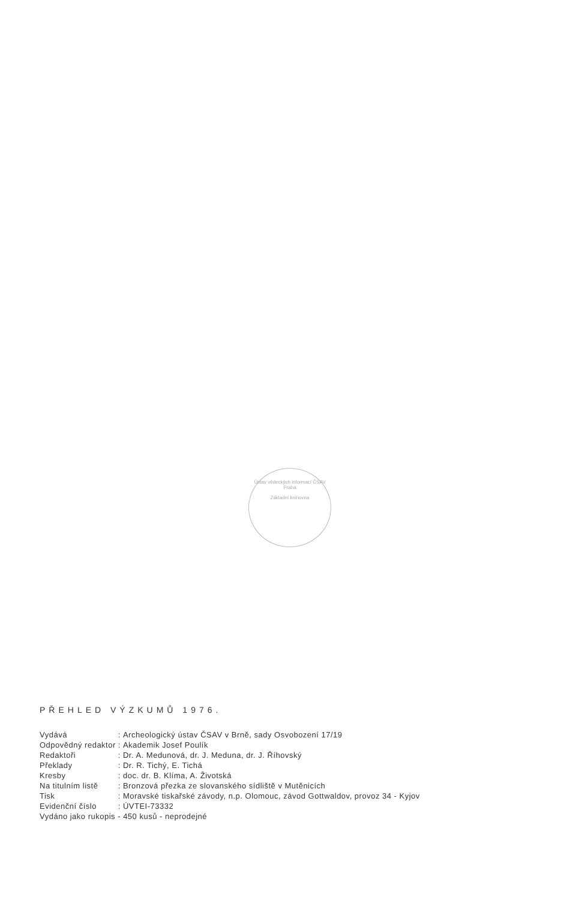Ústav vědeckých informací ČSAV Praha
Základní knihovna
PŘEHLED VÝZKUMŮ 1976.
| Vydává | : | Archeologický ústav ČSAV v Brně, sady Osvobození 17/19 |
| Odpovědný redaktor | : | Akademik Josef Poulík |
| Redaktoři | : | Dr. A. Medunová, dr. J. Meduna, dr. J. Říhovský |
| Překlady | : | Dr. R. Tichý, E. Tichá |
| Kresby | : | doc. dr. B. Klíma, A. Životská |
| Na titulním listě | : | Bronzová přezka ze slovanského sídliště v Mutěnicích |
| Tisk | : | Moravské tiskařské závody, n.p. Olomouc, závod Gottwaldov, provoz 34 - Kyjov |
| Evidenční číslo | : | ÚVTEI-73332 |
| Vydáno jako rukopis - 450 kusů - neprodejné | | |